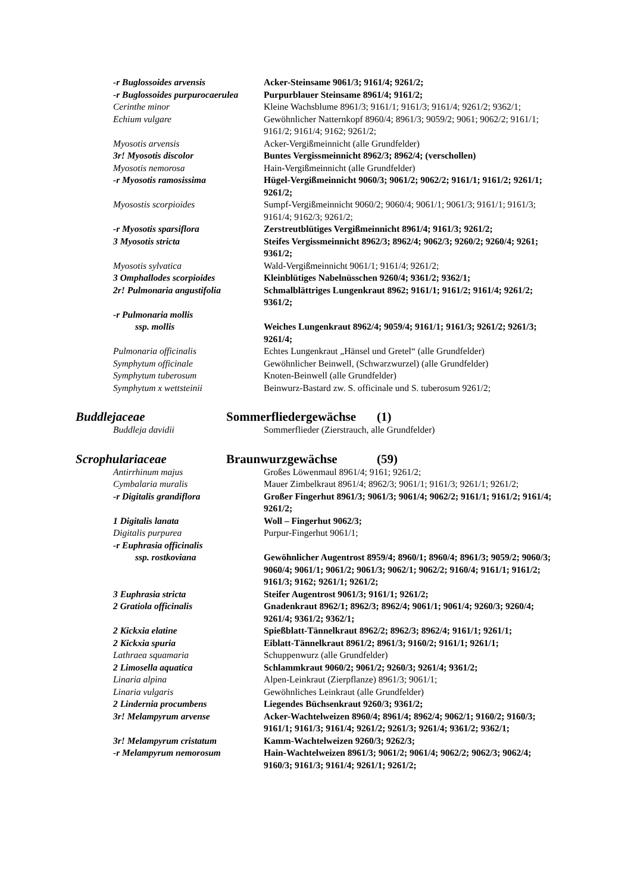| -r Buglossoides arvensis | Acker-Steinsame 9061/3; 9161/4; 9261/2; |
| -r Buglossoides purpurocaerulea | Purpurblauer Steinsame 8961/4; 9161/2; |
| Cerinthe minor | Kleine Wachsblume 8961/3; 9161/1; 9161/3; 9161/4; 9261/2; 9362/1; |
| Echium vulgare | Gewöhnlicher Natternkopf 8960/4; 8961/3; 9059/2; 9061; 9062/2; 9161/1; 9161/2; 9161/4; 9162; 9261/2; |
| Myosotis arvensis | Acker-Vergißmeinnicht (alle Grundfelder) |
| 3r! Myosotis discolor | Buntes Vergissmeinnicht 8962/3; 8962/4; (verschollen) |
| Myosotis nemorosa | Hain-Vergißmeinnicht (alle Grundfelder) |
| -r Myosotis ramosissima | Hügel-Vergißmeinnicht 9060/3; 9061/2; 9062/2; 9161/1; 9161/2; 9261/1; 9261/2; |
| Myosostis scorpioides | Sumpf-Vergißmeinnicht 9060/2; 9060/4; 9061/1; 9061/3; 9161/1; 9161/3; 9161/4; 9162/3; 9261/2; |
| -r Myosotis sparsiflora | Zerstreutblütiges Vergißmeinnicht 8961/4; 9161/3; 9261/2; |
| 3 Myosotis stricta | Steifes Vergissmeinnicht 8962/3; 8962/4; 9062/3; 9260/2; 9260/4; 9261; 9361/2; |
| Myosotis sylvatica | Wald-Vergißmeinnicht 9061/1; 9161/4; 9261/2; |
| 3 Omphallodes scorpioides | Kleinblütiges Nabelnüsschen 9260/4; 9361/2; 9362/1; |
| 2r! Pulmonaria angustifolia | Schmalblättriges Lungenkraut 8962; 9161/1; 9161/2; 9161/4; 9261/2; 9361/2; |
| -r Pulmonaria mollis ssp. mollis | Weiches Lungenkraut 8962/4; 9059/4; 9161/1; 9161/3; 9261/2; 9261/3; 9261/4; |
| Pulmonaria officinalis | Echtes Lungenkraut „Hänsel und Gretel“ (alle Grundfelder) |
| Symphytum officinale | Gewöhnlicher Beinwell, (Schwarzwurzel) (alle Grundfelder) |
| Symphytum tuberosum | Knoten-Beinwell (alle Grundfelder) |
| Symphytum x wettsteinii | Beinwurz-Bastard zw. S. officinale und S. tuberosum 9261/2; |
Buddlejaceae Sommerfliedergewächse (1)
| Buddleja davidii | Sommerflieder (Zierstrauch, alle Grundfelder) |
Scrophulariaceae Braunwurzgewächse (59)
| Antirrhinum majus | Großes Löwenmaul 8961/4; 9161; 9261/2; |
| Cymbalaria muralis | Mauer Zimbelkraut 8961/4; 8962/3; 9061/1; 9161/3; 9261/1; 9261/2; |
| -r Digitalis grandiflora | Großer Fingerhut 8961/3; 9061/3; 9061/4; 9062/2; 9161/1; 9161/2; 9161/4; 9261/2; |
| 1 Digitalis lanata | Woll – Fingerhut 9062/3; |
| Digitalis purpurea | Purpur-Fingerhut 9061/1; |
| -r Euphrasia officinalis ssp. rostkoviana | Gewöhnlicher Augentrost 8959/4; 8960/1; 8960/4; 8961/3; 9059/2; 9060/3; 9060/4; 9061/1; 9061/2; 9061/3; 9062/1; 9062/2; 9160/4; 9161/1; 9161/2; 9161/3; 9162; 9261/1; 9261/2; |
| 3 Euphrasia stricta | Steifer Augentrost 9061/3; 9161/1; 9261/2; |
| 2 Gratiola officinalis | Gnadenkraut 8962/1; 8962/3; 8962/4; 9061/1; 9061/4; 9260/3; 9260/4; 9261/4; 9361/2; 9362/1; |
| 2 Kickxia elatine | Spießblatt-Tännelkraut 8962/2; 8962/3; 8962/4; 9161/1; 9261/1; |
| 2 Kickxia spuria | Eiblatt-Tännelkraut 8961/2; 8961/3; 9160/2; 9161/1; 9261/1; |
| Lathraea squamaria | Schuppenwurz (alle Grundfelder) |
| 2 Limosella aquatica | Schlammkraut 9060/2; 9061/2; 9260/3; 9261/4; 9361/2; |
| Linaria alpina | Alpen-Leinkraut (Zierpflanze) 8961/3; 9061/1; |
| Linaria vulgaris | Gewöhnliches Leinkraut (alle Grundfelder) |
| 2 Lindernia procumbens | Liegendes Büchsenkraut 9260/3; 9361/2; |
| 3r! Melampyrum arvense | Acker-Wachtelweizen 8960/4; 8961/4; 8962/4; 9062/1; 9160/2; 9160/3; 9161/1; 9161/3; 9161/4; 9261/2; 9261/3; 9261/4; 9361/2; 9362/1; |
| 3r! Melampyrum cristatum | Kamm-Wachtelweizen 9260/3; 9262/3; |
| -r Melampyrum nemorosum | Hain-Wachtelweizen 8961/3; 9061/2; 9061/4; 9062/2; 9062/3; 9062/4; 9160/3; 9161/3; 9161/4; 9261/1; 9261/2; |